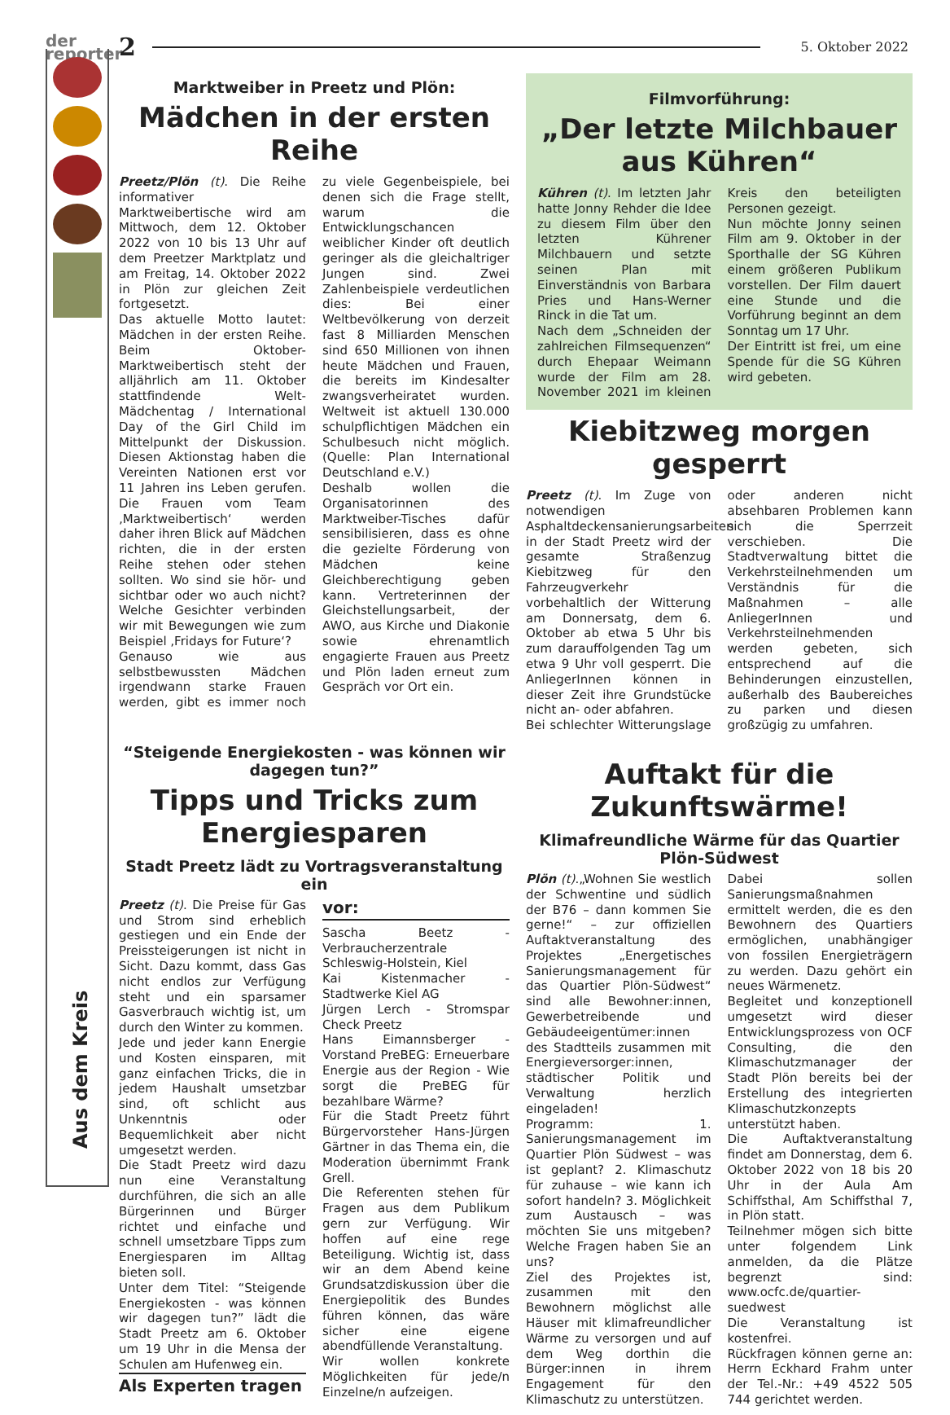der reporter
2
5. Oktober 2022
Aus dem Kreis
Marktweiber in Preetz und Plön:
Mädchen in der ersten Reihe
Preetz/Plön (t). Die Reihe informativer Marktweibertische wird am Mittwoch, dem 12. Oktober 2022 von 10 bis 13 Uhr auf dem Preetzer Marktplatz und am Freitag, 14. Oktober 2022 in Plön zur gleichen Zeit fortgesetzt.
Das aktuelle Motto lautet: Mädchen in der ersten Reihe. Beim Oktober-Marktweibertisch steht der alljährlich am 11. Oktober stattfindende Welt-Mädchentag / International Day of the Girl Child im Mittelpunkt der Diskussion. Diesen Aktionstag haben die Vereinten Nationen erst vor 11 Jahren ins Leben gerufen. Die Frauen vom Team ‚Marktweibertisch‘ werden daher ihren Blick auf Mädchen richten, die in der ersten Reihe stehen oder stehen sollten. Wo sind sie hör- und sichtbar oder wo auch nicht? Welche Gesichter verbinden wir mit Bewegungen wie zum Beispiel ‚Fridays for Future‘?
Genauso wie aus selbstbewussten Mädchen irgendwann starke Frauen werden, gibt es immer noch zu viele Gegenbeispiele, bei denen sich die Frage stellt, warum die Entwicklungschancen weiblicher Kinder oft deutlich geringer als die gleichaltriger Jungen sind. Zwei Zahlenbeispiele verdeutlichen dies: Bei einer Weltbevölkerung von derzeit fast 8 Milliarden Menschen sind 650 Millionen von ihnen heute Mädchen und Frauen, die bereits im Kindesalter zwangsverheiratet wurden. Weltweit ist aktuell 130.000 schulpflichtigen Mädchen ein Schulbesuch nicht möglich. (Quelle: Plan International Deutschland e.V.)
Deshalb wollen die Organisatorinnen des Marktweiber-Tisches dafür sensibilisieren, dass es ohne die gezielte Förderung von Mädchen keine Gleichberechtigung geben kann. Vertreterinnen der Gleichstellungsarbeit, der AWO, aus Kirche und Diakonie sowie ehrenamtlich engagierte Frauen aus Preetz und Plön laden erneut zum Gespräch vor Ort ein.
“Steigende Energiekosten - was können wir dagegen tun?”
Tipps und Tricks zum Energiesparen
Stadt Preetz lädt zu Vortragsveranstaltung ein
Preetz (t). Die Preise für Gas und Strom sind erheblich gestiegen und ein Ende der Preissteigerungen ist nicht in Sicht. Dazu kommt, dass Gas nicht endlos zur Verfügung steht und ein sparsamer Gasverbrauch wichtig ist, um durch den Winter zu kommen.
Jede und jeder kann Energie und Kosten einsparen, mit ganz einfachen Tricks, die in jedem Haushalt umsetzbar sind, oft schlicht aus Unkenntnis oder Bequemlichkeit aber nicht umgesetzt werden.
Die Stadt Preetz wird dazu nun eine Veranstaltung durchführen, die sich an alle Bürgerinnen und Bürger richtet und einfache und schnell umsetzbare Tipps zum Energiesparen im Alltag bieten soll.
Unter dem Titel: “Steigende Energiekosten - was können wir dagegen tun?” lädt die Stadt Preetz am 6. Oktober um 19 Uhr in die Mensa der Schulen am Hufenweg ein.
Als Experten tragen vor:
Sascha Beetz - Verbraucherzentrale Schleswig-Holstein, Kiel
Kai Kistenmacher - Stadtwerke Kiel AG
Jürgen Lerch - Stromspar Check Preetz
Hans Eimannsberger - Vorstand PreBEG: Erneuerbare Energie aus der Region - Wie sorgt die PreBEG für bezahlbare Wärme?
Für die Stadt Preetz führt Bürgervorsteher Hans-Jürgen Gärtner in das Thema ein, die Moderation übernimmt Frank Grell.
Die Referenten stehen für Fragen aus dem Publikum gern zur Verfügung. Wir hoffen auf eine rege Beteiligung. Wichtig ist, dass wir an dem Abend keine Grundsatzdiskussion über die Energiepolitik des Bundes führen können, das wäre sicher eine eigene abendfüllende Veranstaltung.
Wir wollen konkrete Möglichkeiten für jede/n Einzelne/n aufzeigen.
Filmvorführung:
„Der letzte Milchbauer aus Kühren“
Kühren (t). Im letzten Jahr hatte Jonny Rehder die Idee zu diesem Film über den letzten Kührener Milchbauern und setzte seinen Plan mit Einverständnis von Barbara Pries und Hans-Werner Rinck in die Tat um.
Nach dem „Schneiden der zahlreichen Filmsequenzen“ durch Ehepaar Weimann wurde der Film am 28. November 2021 im kleinen Kreis den beteiligten Personen gezeigt.
Nun möchte Jonny seinen Film am 9. Oktober in der Sporthalle der SG Kühren einem größeren Publikum vorstellen. Der Film dauert eine Stunde und die Vorführung beginnt an dem Sonntag um 17 Uhr.
Der Eintritt ist frei, um eine Spende für die SG Kühren wird gebeten.
Kiebitzweg morgen gesperrt
Preetz (t). Im Zuge von notwendigen Asphaltdeckensanierungsarbeiten in der Stadt Preetz wird der gesamte Straßenzug Kiebitzweg für den Fahrzeugverkehr vorbehaltlich der Witterung am Donnersatg, dem 6. Oktober ab etwa 5 Uhr bis zum darauffolgenden Tag um etwa 9 Uhr voll gesperrt. Die AnliegerInnen können in dieser Zeit ihre Grundstücke nicht an- oder abfahren.
Bei schlechter Witterungslage oder anderen nicht absehbaren Problemen kann sich die Sperrzeit verschieben. Die Stadtverwaltung bittet die Verkehrsteilnehmenden um Verständnis für die Maßnahmen – alle AnliegerInnen und Verkehrsteilnehmenden werden gebeten, sich entsprechend auf die Behinderungen einzustellen, außerhalb des Baubereiches zu parken und diesen großzügig zu umfahren.
Auftakt für die Zukunftswärme!
Klimafreundliche Wärme für das Quartier Plön-Südwest
Plön (t).„Wohnen Sie westlich der Schwentine und südlich der B76 – dann kommen Sie gerne!“ – zur offiziellen Auftaktveranstaltung des Projektes „Energetisches Sanierungsmanagement für das Quartier Plön-Südwest“ sind alle Bewohner:innen, Gewerbetreibende und Gebäudeeigentümer:innen des Stadtteils zusammen mit Energieversorger:innen, städtischer Politik und Verwaltung herzlich eingeladen!
Programm: 1. Sanierungsmanagement im Quartier Plön Südwest – was ist geplant? 2. Klimaschutz für zuhause – wie kann ich sofort handeln? 3. Möglichkeit zum Austausch – was möchten Sie uns mitgeben? Welche Fragen haben Sie an uns?
Ziel des Projektes ist, zusammen mit den Bewohnern möglichst alle Häuser mit klimafreundlicher Wärme zu versorgen und auf dem Weg dorthin die Bürger:innen in ihrem Engagement für den Klimaschutz zu unterstützen.
Dabei sollen Sanierungsmaßnahmen ermittelt werden, die es den Bewohnern des Quartiers ermöglichen, unabhängiger von fossilen Energieträgern zu werden. Dazu gehört ein neues Wärmenetz.
Begleitet und konzeptionell umgesetzt wird dieser Entwicklungsprozess von OCF Consulting, die den Klimaschutzmanager der Stadt Plön bereits bei der Erstellung des integrierten Klimaschutzkonzepts unterstützt haben.
Die Auftaktveranstaltung findet am Donnerstag, dem 6. Oktober 2022 von 18 bis 20 Uhr in der Aula Am Schiffsthal, Am Schiffsthal 7, in Plön statt.
Teilnehmer mögen sich bitte unter folgendem Link anmelden, da die Plätze begrenzt sind: www.ocfc.de/quartier-suedwest
Die Veranstaltung ist kostenfrei.
Rückfragen können gerne an: Herrn Eckhard Frahm unter der Tel.-Nr.: +49 4522 505 744 gerichtet werden.